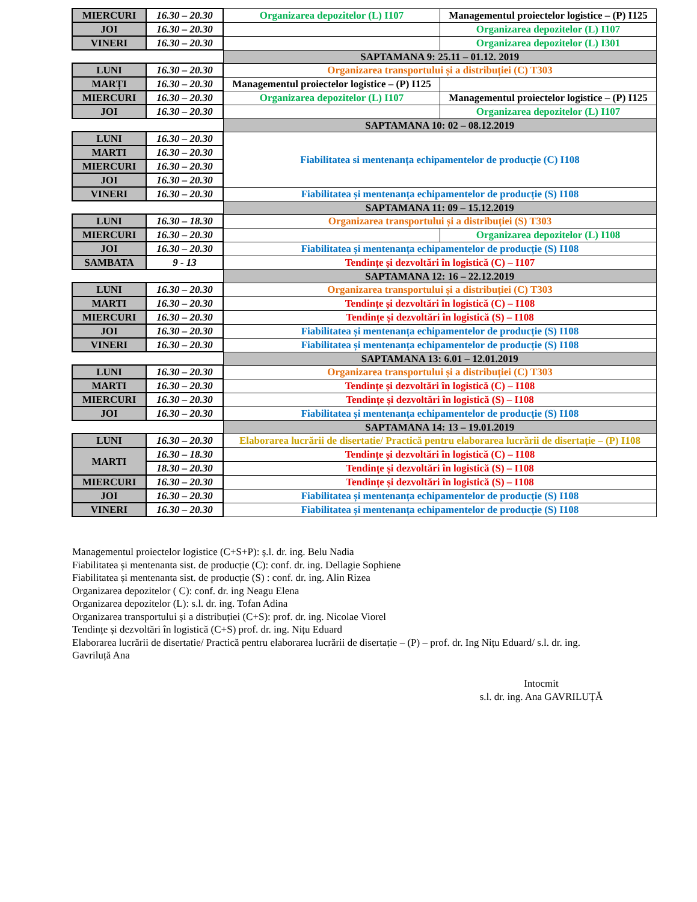| MIERCURI | 16.30 – 20.30 | Organizarea depozitelor (L) I107 | Managementul proiectelor logistice – (P) I125 |
| JOI | 16.30 – 20.30 | | Organizarea depozitelor (L) I107 |
| VINERI | 16.30 – 20.30 | | Organizarea depozitelor (L) I301 |
| | | SAPTAMANA 9: 25.11 – 01.12. 2019 | |
| LUNI | 16.30 – 20.30 | Organizarea transportului și a distribuției (C) T303 | |
| MARȚI | 16.30 – 20.30 | Managementul proiectelor logistice – (P) I125 | |
| MIERCURI | 16.30 – 20.30 | Organizarea depozitelor (L) I107 | Managementul proiectelor logistice – (P) I125 |
| JOI | 16.30 – 20.30 | | Organizarea depozitelor (L) I107 |
| | | SAPTAMANA 10: 02 – 08.12.2019 | |
| LUNI | 16.30 – 20.30 | Fiabilitatea si mentenanța echipamentelor de producție (C) I108 | |
| MARTI | 16.30 – 20.30 | | |
| MIERCURI | 16.30 – 20.30 | | |
| JOI | 16.30 – 20.30 | | |
| VINERI | 16.30 – 20.30 | Fiabilitatea și mentenanța echipamentelor de producție (S) I108 | |
| | | SAPTAMANA 11: 09 – 15.12.2019 | |
| LUNI | 16.30 – 18.30 | Organizarea transportului și a distribuției (S) T303 | |
| MIERCURI | 16.30 – 20.30 | | Organizarea depozitelor (L) I108 |
| JOI | 16.30 – 20.30 | Fiabilitatea și mentenanța echipamentelor de producție (S) I108 | |
| SAMBATA | 9 - 13 | Tendințe și dezvoltări în logistică (C) – I107 | |
| | | SAPTAMANA 12: 16 – 22.12.2019 | |
| LUNI | 16.30 – 20.30 | Organizarea transportului și a distribuției (C) T303 | |
| MARTI | 16.30 – 20.30 | Tendințe și dezvoltări în logistică (C) – I108 | |
| MIERCURI | 16.30 – 20.30 | Tendințe și dezvoltări în logistică (S) – I108 | |
| JOI | 16.30 – 20.30 | Fiabilitatea și mentenanța echipamentelor de producție (S) I108 | |
| VINERI | 16.30 – 20.30 | Fiabilitatea și mentenanța echipamentelor de producție (S) I108 | |
| | | SAPTAMANA 13: 6.01 – 12.01.2019 | |
| LUNI | 16.30 – 20.30 | Organizarea transportului și a distribuției (C) T303 | |
| MARTI | 16.30 – 20.30 | Tendințe și dezvoltări în logistică (C) – I108 | |
| MIERCURI | 16.30 – 20.30 | Tendințe și dezvoltări în logistică (S) – I108 | |
| JOI | 16.30 – 20.30 | Fiabilitatea și mentenanța echipamentelor de producție (S) I108 | |
| | | SAPTAMANA 14: 13 – 19.01.2019 | |
| LUNI | 16.30 – 20.30 | Elaborarea lucrării de disertatie/ Practică pentru elaborarea lucrării de disertație – (P) I108 | |
| MARTI | 16.30 – 18.30 | Tendințe și dezvoltări în logistică (C) – I108 | |
| | 18.30 – 20.30 | Tendințe și dezvoltări în logistică (S) – I108 | |
| MIERCURI | 16.30 – 20.30 | Tendințe și dezvoltări în logistică (S) – I108 | |
| JOI | 16.30 – 20.30 | Fiabilitatea și mentenanța echipamentelor de producție (S) I108 | |
| VINERI | 16.30 – 20.30 | Fiabilitatea și mentenanța echipamentelor de producție (S) I108 | |
Managementul proiectelor logistice (C+S+P): ș.l. dr. ing. Belu Nadia
Fiabilitatea și mentenanta sist. de producție (C): conf. dr. ing. Dellagie Sophiene
Fiabilitatea și mentenanta sist. de producție (S) : conf. dr. ing. Alin Rizea
Organizarea depozitelor ( C): conf. dr. ing Neagu Elena
Organizarea depozitelor (L): s.l. dr. ing. Tofan Adina
Organizarea transportului și a distribuției (C+S): prof. dr. ing. Nicolae Viorel
Tendințe și dezvoltări în logistică (C+S) prof. dr. ing. Nițu Eduard
Elaborarea lucrării de disertatie/ Practică pentru elaborarea lucrării de disertație – (P) – prof. dr. Ing Nițu Eduard/ s.l. dr. ing. Gavriluță Ana
Intocmit
s.l. dr. ing. Ana GAVRILUȚĂ